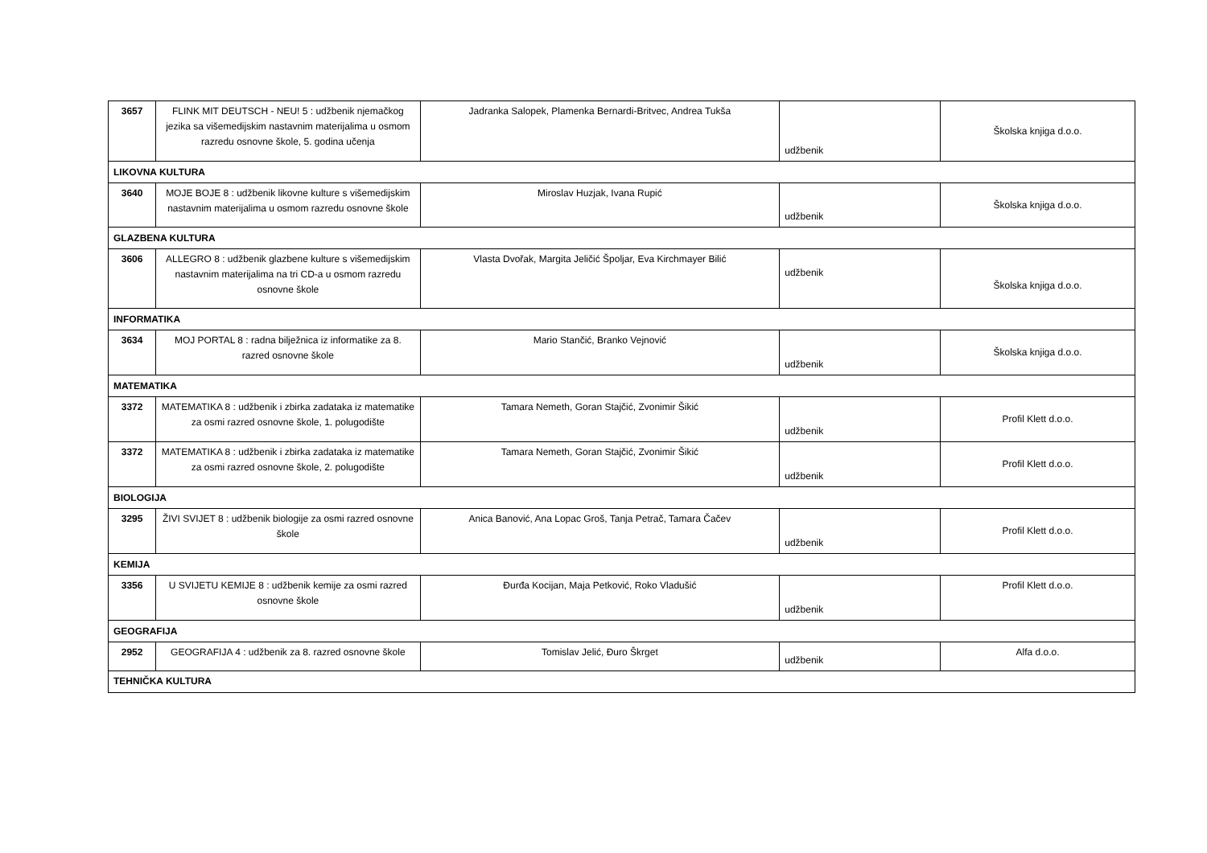| 3657 | FLINK MIT DEUTSCH - NEU! 5 : udžbenik njemačkog jezika sa višemedijskim nastavnim materijalima u osmom razredu osnovne škole, 5. godina učenja | Jadranka Salopek, Plamenka Bernardi-Britvec, Andrea Tukša | udžbenik | Školska knjiga d.o.o. |
| LIKOVNA KULTURA | | | | |
| 3640 | MOJE BOJE 8 : udžbenik likovne kulture s višemedijskim nastavnim materijalima u osmom razredu osnovne škole | Miroslav Huzjak, Ivana Rupić | udžbenik | Školska knjiga d.o.o. |
| GLAZBENA KULTURA | | | | |
| 3606 | ALLEGRO 8 : udžbenik glazbene kulture s višemedijskim nastavnim materijalima na tri CD-a u osmom razredu osnovne škole | Vlasta Dvořak, Margita Jeličić Špoljar, Eva Kirchmayer Bilić | udžbenik | Školska knjiga d.o.o. |
| INFORMATIKA | | | | |
| 3634 | MOJ PORTAL 8 : radna bilježnica iz informatike za 8. razred osnovne škole | Mario Stančić, Branko Vejnović | udžbenik | Školska knjiga d.o.o. |
| MATEMATIKA | | | | |
| 3372 | MATEMATIKA 8 : udžbenik i zbirka zadataka iz matematike za osmi razred osnovne škole, 1. polugodište | Tamara Nemeth, Goran Stajčić, Zvonimir Šikić | udžbenik | Profil Klett d.o.o. |
| 3372 | MATEMATIKA 8 : udžbenik i zbirka zadataka iz matematike za osmi razred osnovne škole, 2. polugodište | Tamara Nemeth, Goran Stajčić, Zvonimir Šikić | udžbenik | Profil Klett d.o.o. |
| BIOLOGIJA | | | | |
| 3295 | ŽIVI SVIJET 8 : udžbenik biologije za osmi razred osnovne škole | Anica Banović, Ana Lopac Groš, Tanja Petrač, Tamara Čačev | udžbenik | Profil Klett d.o.o. |
| KEMIJA | | | | |
| 3356 | U SVIJETU KEMIJE 8 : udžbenik kemije za osmi razred osnovne škole | Đurđa Kocijan, Maja Petković, Roko Vladušić | udžbenik | Profil Klett d.o.o. |
| GEOGRAFIJA | | | | |
| 2952 | GEOGRAFIJA 4 : udžbenik za 8. razred osnovne škole | Tomislav Jelić, Đuro Škrget | udžbenik | Alfa d.o.o. |
| TEHNIČKA KULTURA | | | | |